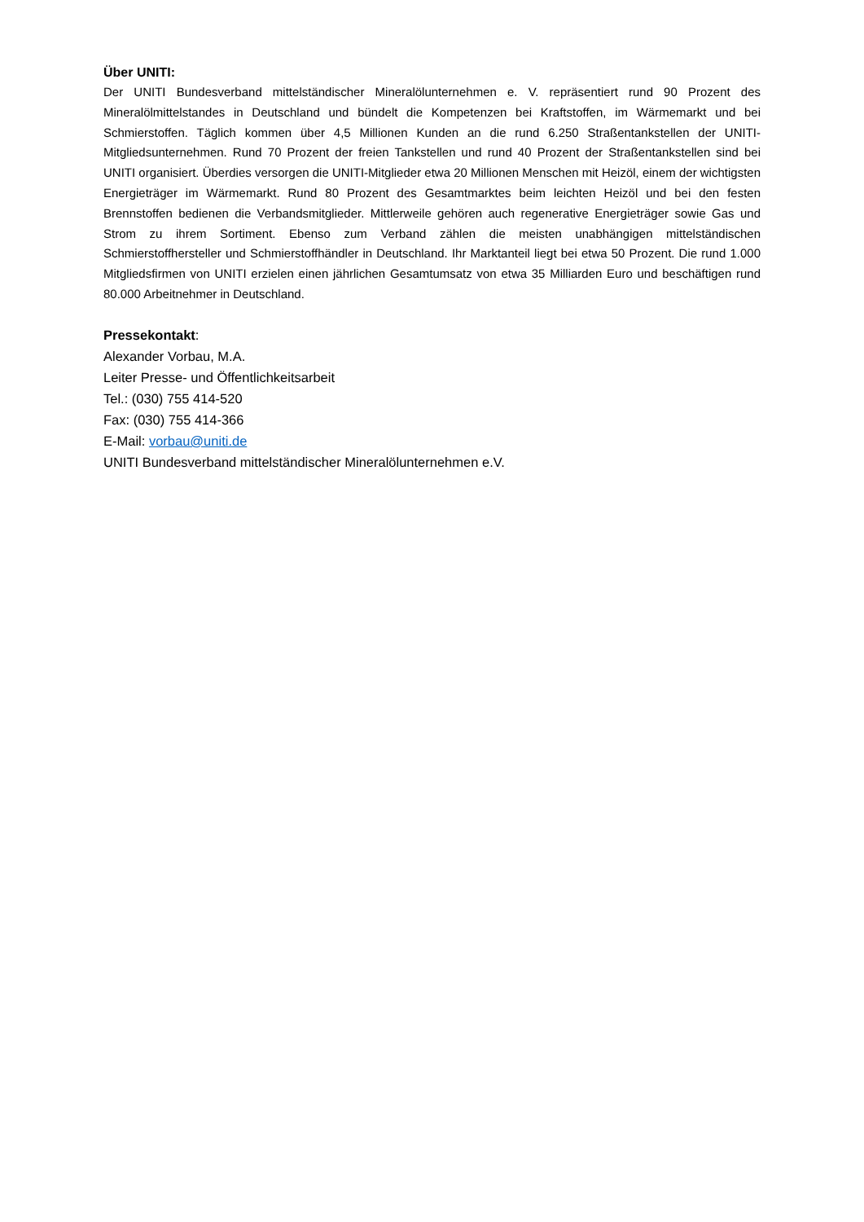Über UNITI:
Der UNITI Bundesverband mittelständischer Mineralölunternehmen e. V. repräsentiert rund 90 Prozent des Mineralölmittelstandes in Deutschland und bündelt die Kompetenzen bei Kraftstoffen, im Wärmemarkt und bei Schmierstoffen. Täglich kommen über 4,5 Millionen Kunden an die rund 6.250 Straßentankstellen der UNITI-Mitgliedsunternehmen. Rund 70 Prozent der freien Tankstellen und rund 40 Prozent der Straßentankstellen sind bei UNITI organisiert. Überdies versorgen die UNITI-Mitglieder etwa 20 Millionen Menschen mit Heizöl, einem der wichtigsten Energieträger im Wärmemarkt. Rund 80 Prozent des Gesamtmarktes beim leichten Heizöl und bei den festen Brennstoffen bedienen die Verbandsmitglieder. Mittlerweile gehören auch regenerative Energieträger sowie Gas und Strom zu ihrem Sortiment. Ebenso zum Verband zählen die meisten unabhängigen mittelständischen Schmierstoffhersteller und Schmierstoffhändler in Deutschland. Ihr Marktanteil liegt bei etwa 50 Prozent. Die rund 1.000 Mitgliedsfirmen von UNITI erzielen einen jährlichen Gesamtumsatz von etwa 35 Milliarden Euro und beschäftigen rund 80.000 Arbeitnehmer in Deutschland.
Pressekontakt:
Alexander Vorbau, M.A.
Leiter Presse- und Öffentlichkeitsarbeit
Tel.: (030) 755 414-520
Fax: (030) 755 414-366
E-Mail: vorbau@uniti.de
UNITI Bundesverband mittelständischer Mineralölunternehmen e.V.